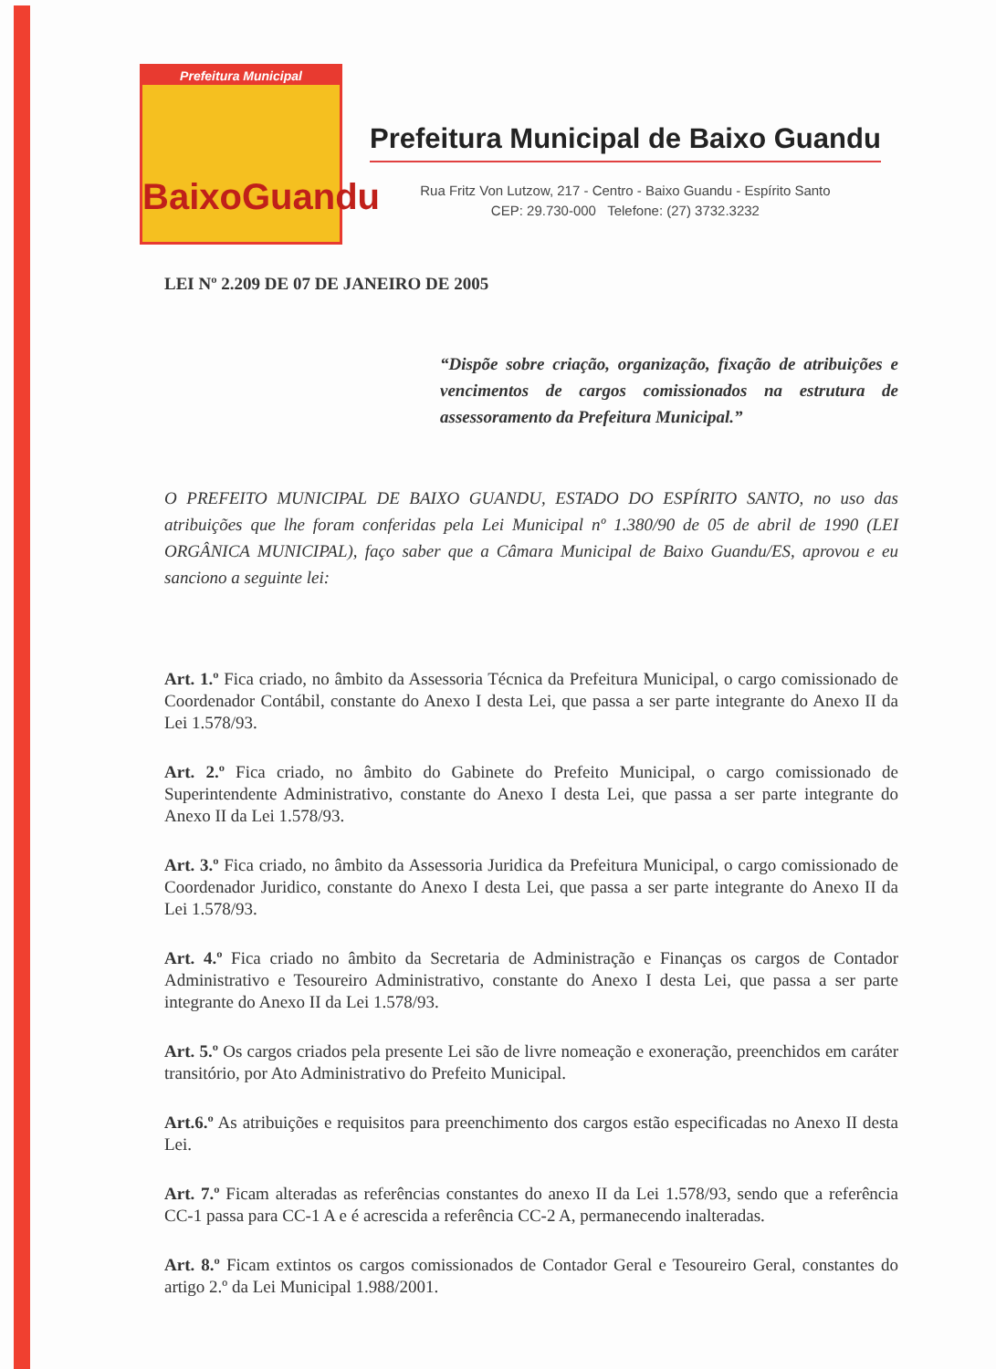Prefeitura Municipal
BaixoGuandu
Prefeitura Municipal de Baixo Guandu
Rua Fritz Von Lutzow, 217 - Centro - Baixo Guandu - Espírito Santo
CEP: 29.730-000 Telefone: (27) 3732.3232
LEI Nº 2.209 DE 07 DE JANEIRO DE 2005
“Dispõe sobre criação, organização, fixação de atribuições e vencimentos de cargos comissionados na estrutura de assessoramento da Prefeitura Municipal.”
O PREFEITO MUNICIPAL DE BAIXO GUANDU, ESTADO DO ESPÍRITO SANTO, no uso das atribuições que lhe foram conferidas pela Lei Municipal nº 1.380/90 de 05 de abril de 1990 (LEI ORGÂNICA MUNICIPAL), faço saber que a Câmara Municipal de Baixo Guandu/ES, aprovou e eu sanciono a seguinte lei:
Art. 1.º Fica criado, no âmbito da Assessoria Técnica da Prefeitura Municipal, o cargo comissionado de Coordenador Contábil, constante do Anexo I desta Lei, que passa a ser parte integrante do Anexo II da Lei 1.578/93.
Art. 2.º Fica criado, no âmbito do Gabinete do Prefeito Municipal, o cargo comissionado de Superintendente Administrativo, constante do Anexo I desta Lei, que passa a ser parte integrante do Anexo II da Lei 1.578/93.
Art. 3.º Fica criado, no âmbito da Assessoria Juridica da Prefeitura Municipal, o cargo comissionado de Coordenador Juridico, constante do Anexo I desta Lei, que passa a ser parte integrante do Anexo II da Lei 1.578/93.
Art. 4.º Fica criado no âmbito da Secretaria de Administração e Finanças os cargos de Contador Administrativo e Tesoureiro Administrativo, constante do Anexo I desta Lei, que passa a ser parte integrante do Anexo II da Lei 1.578/93.
Art. 5.º Os cargos criados pela presente Lei são de livre nomeação e exoneração, preenchidos em caráter transitório, por Ato Administrativo do Prefeito Municipal.
Art.6.º As atribuições e requisitos para preenchimento dos cargos estão especificadas no Anexo II desta Lei.
Art. 7.º Ficam alteradas as referências constantes do anexo II da Lei 1.578/93, sendo que a referência CC-1 passa para CC-1 A e é acrescida a referência CC-2 A, permanecendo inalteradas.
Art. 8.º Ficam extintos os cargos comissionados de Contador Geral e Tesoureiro Geral, constantes do artigo 2.º da Lei Municipal 1.988/2001.